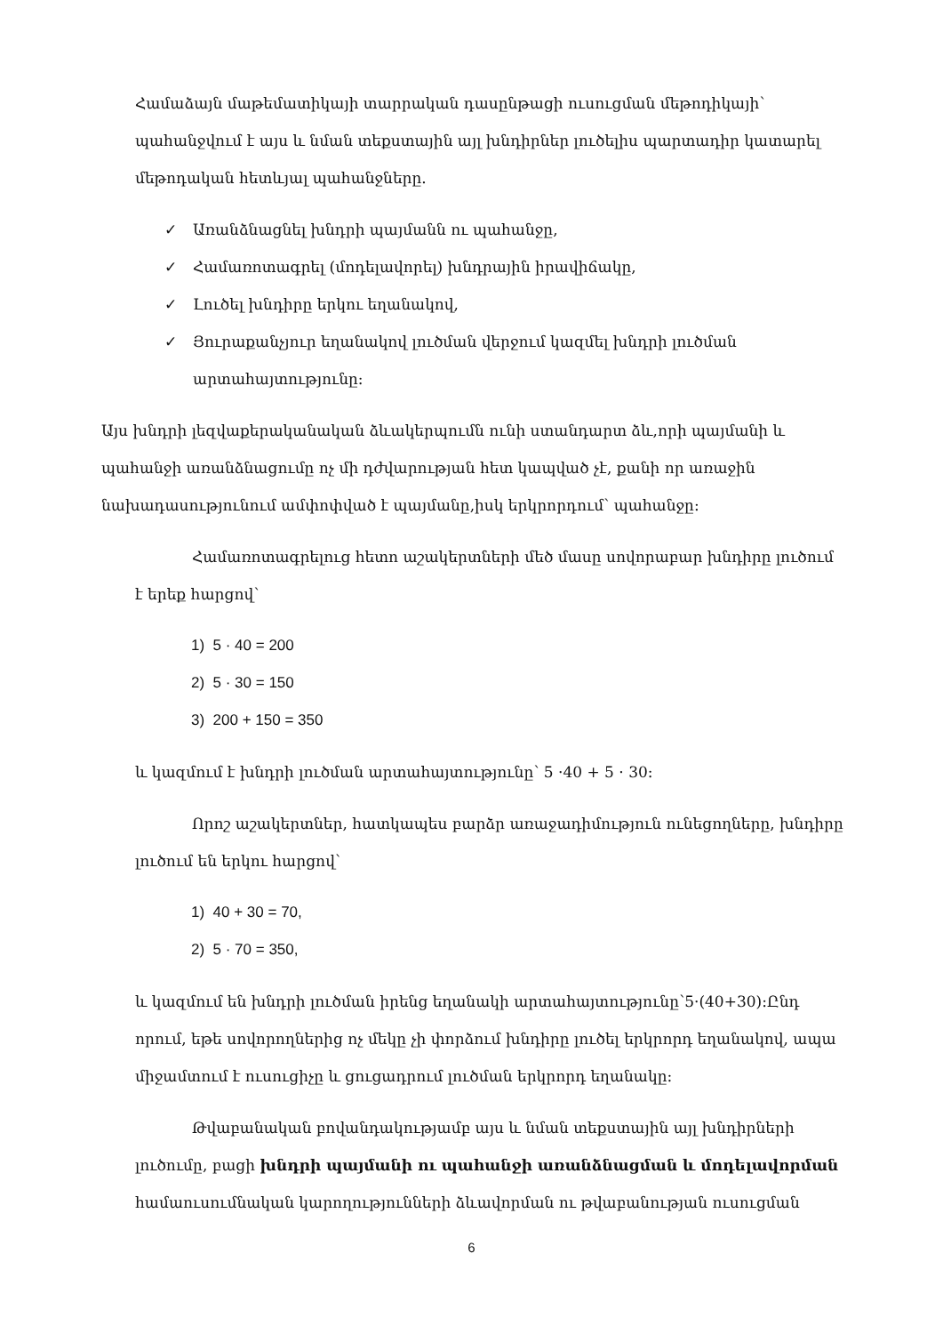Համաձայն մաթեմատիկայի տարրական դասընթացի ուսուցման մեթոդիկայի՝ պահանջվում է այս և նման տեքստային այլ խնդիրներ լուծելիս պարտադիր կատարել մեթոդական հետևյալ պահանջները.
✓ Առանձնացնել խնդրի պայմանն ու պահանջը,
✓ Համառոտագրել (մոդելավորել) խնդրային իրավիճակը,
✓ Լուծել խնդիրը երկու եղանակով,
✓ Յուրաքանչյուր եղանակով լուծման վերջում կազմել խնդրի լուծման արտահայտությունը:
Այս խնդրի լեզվաքերականական ձևակերպումն ունի ստանդարտ ձև,որի պայմանի և պահանջի առանձնացումը ոչ մի դժվարության հետ կապված չէ, քանի որ առաջին նախադասությունում ամփոփված է պայմանը,իսկ երկրորդում՝ պահանջը:
Համառոտագրելուց հետո աշակերտների մեծ մասը սովորաբար խնդիրը լուծում է երեք հարցով՝
1) 5 · 40 = 200
2) 5 · 30 = 150
3) 200 + 150 = 350
և կազմում է խնդրի լուծման արտահայտությունը՝ 5 ·40 + 5 · 30:
Որոշ աշակերտներ, հատկապես բարձր առաջադիմություն ունեցողները, խնդիրը լուծում են երկու հարցով՝
1) 40 + 30 = 70,
2) 5 · 70 = 350,
և կազմում են խնդրի լուծման իրենց եղանակի արտահայտությունը՝5·(40+30):Ընդ որում, եթե սովորողներից ոչ մեկը չի փորձում խնդիրը լուծել երկրորդ եղանակով, ապա միջամտում է ուսուցիչը և ցուցադրում լուծման երկրորդ եղանակը:
Թվաբանական բովանդակությամբ այս և նման տեքստային այլ խնդիրների լուծումը, բացի խնդրի պայմանի ու պահանջի առանձնացման և մոդելավորման համաուսումնական կարողությունների ձևավորման ու թվաբանության ուսուցման
6